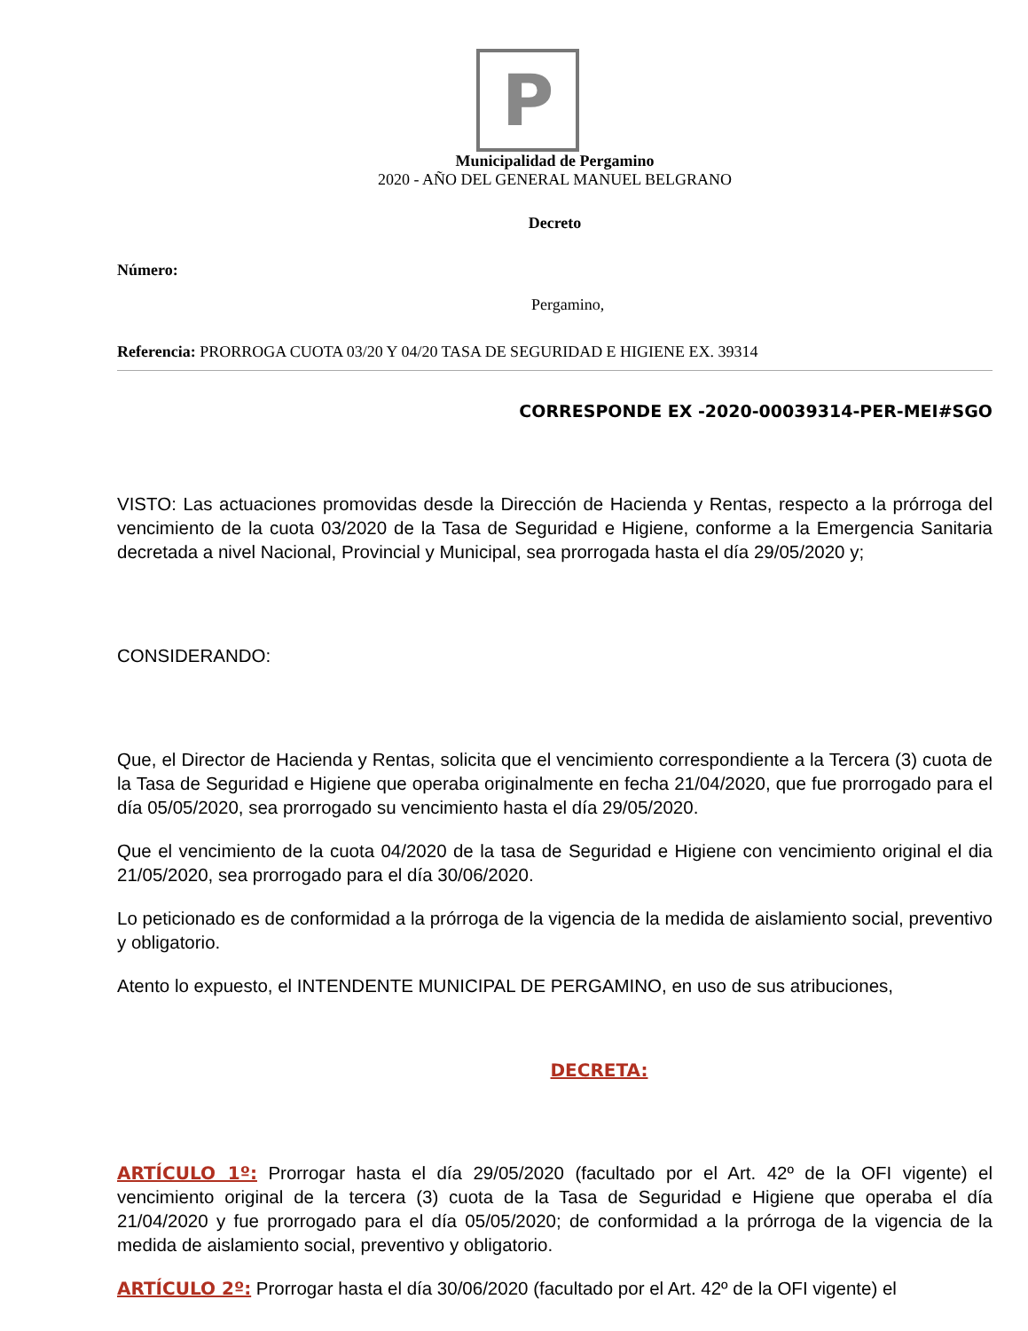P
Municipalidad de Pergamino
2020 - AÑO DEL GENERAL MANUEL BELGRANO
Decreto
Número:
Pergamino,
Referencia: PRORROGA CUOTA 03/20 Y 04/20 TASA DE SEGURIDAD E HIGIENE EX. 39314
CORRESPONDE EX -2020-00039314-PER-MEI#SGO
VISTO: Las actuaciones promovidas desde la Dirección de Hacienda y Rentas, respecto a la prórroga del vencimiento de la cuota 03/2020 de la Tasa de Seguridad e Higiene, conforme a la Emergencia Sanitaria decretada a nivel Nacional, Provincial y Municipal, sea prorrogada hasta el día 29/05/2020 y;
CONSIDERANDO:
Que, el Director de Hacienda y Rentas, solicita que el vencimiento correspondiente a la Tercera (3) cuota de la Tasa de Seguridad e Higiene que operaba originalmente en fecha 21/04/2020, que fue prorrogado para el día 05/05/2020, sea prorrogado su vencimiento hasta el día 29/05/2020.
Que el vencimiento de la cuota 04/2020 de la tasa de Seguridad e Higiene con vencimiento original el dia 21/05/2020, sea prorrogado para el día 30/06/2020.
Lo peticionado es de conformidad a la prórroga de la vigencia de la medida de aislamiento social, preventivo y obligatorio.
Atento lo expuesto, el INTENDENTE MUNICIPAL DE PERGAMINO, en uso de sus atribuciones,
DECRETA:
ARTÍCULO 1º: Prorrogar hasta el día 29/05/2020 (facultado por el Art. 42º de la OFI vigente) el vencimiento original de la tercera (3) cuota de la Tasa de Seguridad e Higiene que operaba el día 21/04/2020 y fue prorrogado para el día 05/05/2020; de conformidad a la prórroga de la vigencia de la medida de aislamiento social, preventivo y obligatorio.
ARTÍCULO 2º: Prorrogar hasta el día 30/06/2020 (facultado por el Art. 42º de la OFI vigente) el